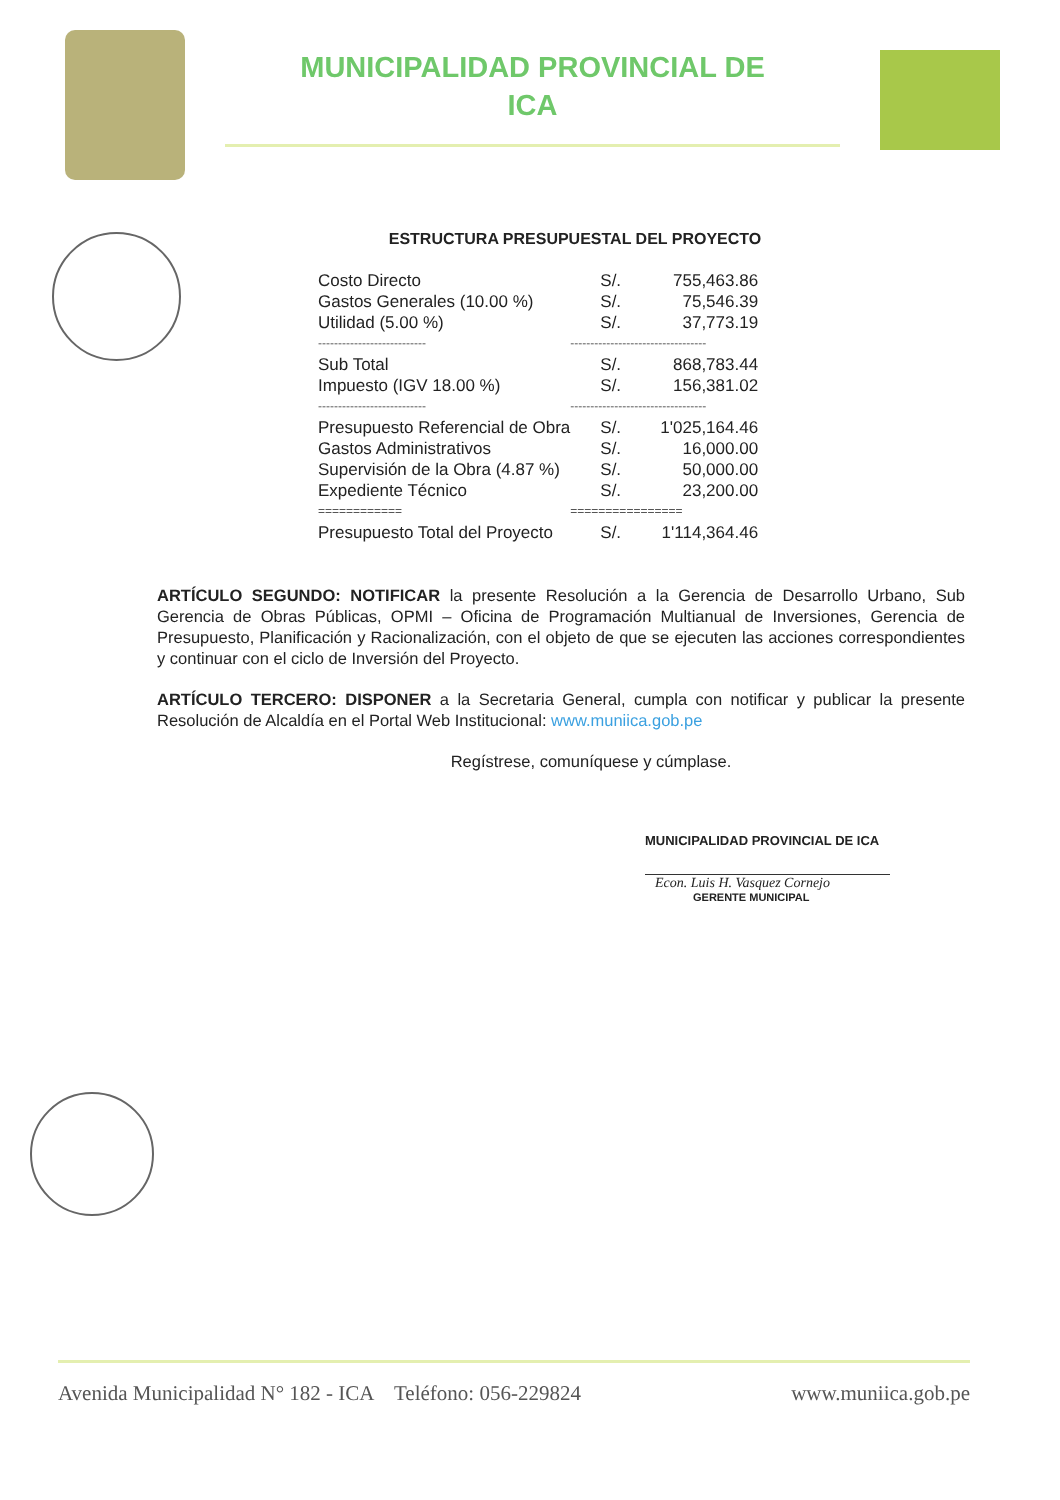MUNICIPALIDAD PROVINCIAL DE
ICA
ESTRUCTURA PRESUPUESTAL DEL PROYECTO
| Costo Directo | S/. | 755,463.86 |
| Gastos Generales (10.00 %) | S/. | 75,546.39 |
| Utilidad (5.00 %) | S/. | 37,773.19 |
| --------------------------- | ---------------------------------- | |
| Sub Total | S/. | 868,783.44 |
| Impuesto (IGV 18.00 %) | S/. | 156,381.02 |
| --------------------------- | ---------------------------------- | |
| Presupuesto Referencial de Obra | S/. | 1'025,164.46 |
| Gastos Administrativos | S/. | 16,000.00 |
| Supervisión de la Obra (4.87 %) | S/. | 50,000.00 |
| Expediente Técnico | S/. | 23,200.00 |
| ============ | ================ | |
| Presupuesto Total del Proyecto | S/. | 1'114,364.46 |
ARTÍCULO SEGUNDO: NOTIFICAR la presente Resolución a la Gerencia de Desarrollo Urbano, Sub Gerencia de Obras Públicas, OPMI – Oficina de Programación Multianual de Inversiones, Gerencia de Presupuesto, Planificación y Racionalización, con el objeto de que se ejecuten las acciones correspondientes y continuar con el ciclo de Inversión del Proyecto.
ARTÍCULO TERCERO: DISPONER a la Secretaria General, cumpla con notificar y publicar la presente Resolución de Alcaldía en el Portal Web Institucional: www.muniica.gob.pe
Regístrese, comuníquese y cúmplase.
MUNICIPALIDAD PROVINCIAL DE ICA
Econ. Luis H. Vasquez Cornejo
GERENTE MUNICIPAL
Avenida Municipalidad N° 182 - ICA Teléfono: 056-229824 www.muniica.gob.pe